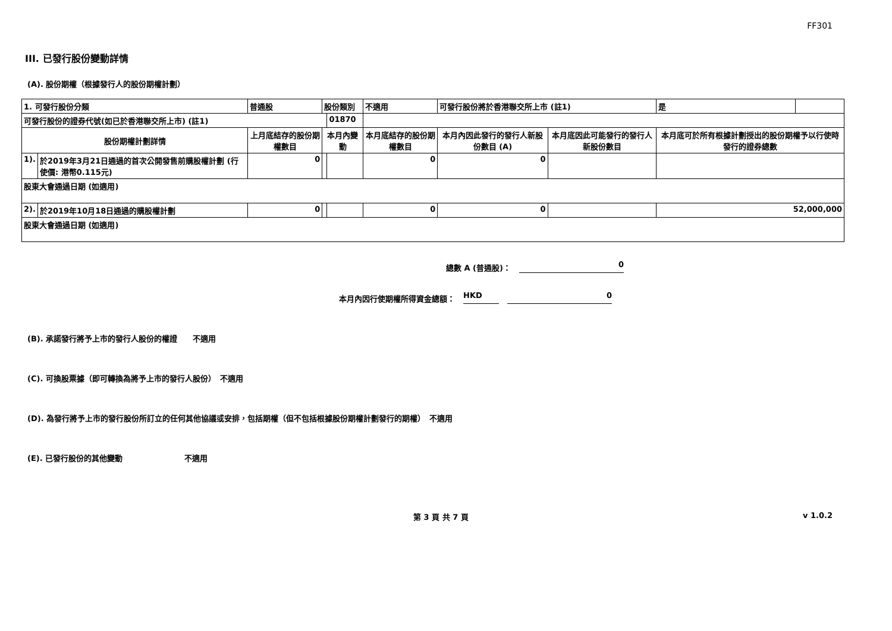FF301
III. 已發行股份變動詳情
(A). 股份期權（根據發行人的股份期權計劃）
| 1. 可發行股份分類 | | 普通股 | 股份類別 | | 不適用 | 可發行股份將於香港聯交所上市 (註1) | | 是 | |
| 可發行股份的證券代號(如已於香港聯交所上市) (註1) | | | | 01870 | | | | | |
| 股份期權計劃詳情 | | 上月底結存的股份期權數目 | 本月內變動 | | 本月底結存的股份期權數目 | 本月內因此發行的發行人新股份數目 (A) | 本月底因此可能發行的發行人新股份數目 | 本月底可於所有根據計劃授出的股份期權予以行使時發行的證券總數 | |
| 1). | 於2019年3月21日通過的首次公開發售前購股權計劃 (行使價: 港幣0.115元) | 0 | | | 0 | 0 | | | |
| 股東大會通過日期 (如適用) | | | | | | | | | |
| 2). | 於2019年10月18日通過的購股權計劃 | 0 | | | 0 | 0 | | 52,000,000 | |
| 股東大會通過日期 (如適用) | | | | | | | | | |
總數 A (普通股)： 0
本月內因行使期權所得資金總額： HKD 0
(B). 承諾發行將予上市的發行人股份的權證　　不適用
(C). 可換股票據（即可轉換為將予上市的發行人股份）　不適用
(D). 為發行將予上市的發行股份所訂立的任何其他協議或安排，包括期權（但不包括根據股份期權計劃發行的期權）　不適用
(E). 已發行股份的其他變動　　　　　　　　不適用
第 3 頁 共 7 頁 v 1.0.2